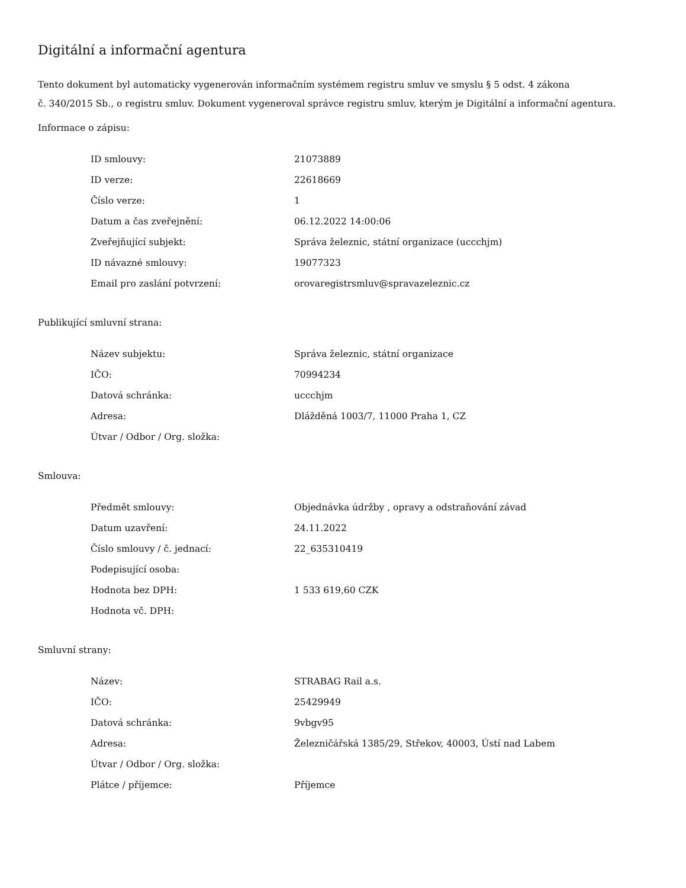Digitální a informační agentura
Tento dokument byl automaticky vygenerován informačním systémem registru smluv ve smyslu § 5 odst. 4 zákona
č. 340/2015 Sb., o registru smluv. Dokument vygeneroval správce registru smluv, kterým je Digitální a informační agentura.
Informace o zápisu:
| ID smlouvy: | 21073889 |
| ID verze: | 22618669 |
| Číslo verze: | 1 |
| Datum a čas zveřejnění: | 06.12.2022 14:00:06 |
| Zveřejňující subjekt: | Správa železnic, státní organizace (uccchjm) |
| ID návazné smlouvy: | 19077323 |
| Email pro zaslání potvrzení: | orovaregistrsmluv@spravazeleznic.cz |
Publikující smluvní strana:
| Název subjektu: | Správa železnic, státní organizace |
| IČO: | 70994234 |
| Datová schránka: | uccchjm |
| Adresa: | Dlážděná 1003/7, 11000 Praha 1, CZ |
| Útvar / Odbor / Org. složka: | |
Smlouva:
| Předmět smlouvy: | Objednávka údržby , opravy a odstraňování závad |
| Datum uzavření: | 24.11.2022 |
| Číslo smlouvy / č. jednací: | 22_635310419 |
| Podepisující osoba: | |
| Hodnota bez DPH: | 1 533 619,60 CZK |
| Hodnota vč. DPH: | |
Smluvní strany:
| Název: | STRABAG Rail a.s. |
| IČO: | 25429949 |
| Datová schránka: | 9vbgv95 |
| Adresa: | Železničářská 1385/29, Střekov, 40003, Ústí nad Labem |
| Útvar / Odbor / Org. složka: | |
| Plátce / příjemce: | Příjemce |